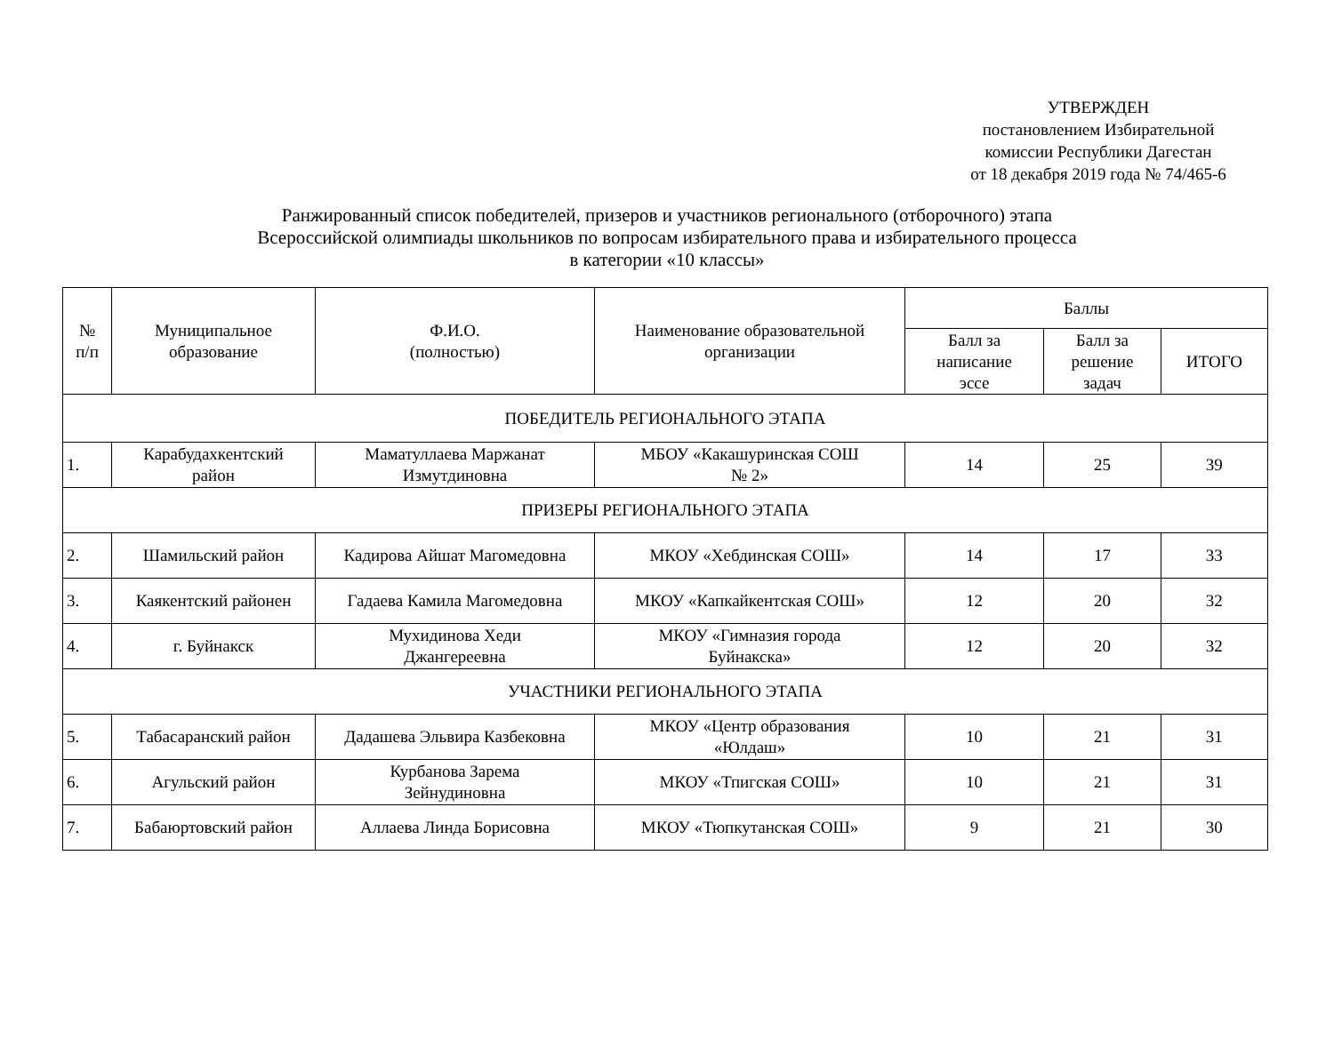УТВЕРЖДЕН
постановлением Избирательной
комиссии Республики Дагестан
от 18 декабря 2019 года № 74/465-6
Ранжированный список победителей, призеров и участников регионального (отборочного) этапа
Всероссийской олимпиады школьников по вопросам избирательного права и избирательного процесса
в категории «10 классы»
| № п/п | Муниципальное образование | Ф.И.О. (полностью) | Наименование образовательной организации | Баллы | | |
| --- | --- | --- | --- | --- | --- | --- |
| | | | | Балл за написание эссе | Балл за решение задач | ИТОГО |
| ПОБЕДИТЕЛЬ РЕГИОНАЛЬНОГО ЭТАПА | | | | | | |
| 1. | Карабудахкентский район | Маматуллаева Маржанат Измутдиновна | МБОУ «Какашуринская СОШ № 2» | 14 | 25 | 39 |
| ПРИЗЕРЫ РЕГИОНАЛЬНОГО ЭТАПА | | | | | | |
| 2. | Шамильский район | Кадирова Айшат Магомедовна | МКОУ «Хебдинская СОШ» | 14 | 17 | 33 |
| 3. | Каякентский районен | Гадаева Камила Магомедовна | МКОУ «Капкайкентская СОШ» | 12 | 20 | 32 |
| 4. | г. Буйнакск | Мухидинова Хеди Джангереевна | МКОУ «Гимназия города Буйнакска» | 12 | 20 | 32 |
| УЧАСТНИКИ РЕГИОНАЛЬНОГО ЭТАПА | | | | | | |
| 5. | Табасаранский район | Дадашева Эльвира Казбековна | МКОУ «Центр образования «Юлдаш» | 10 | 21 | 31 |
| 6. | Агульский район | Курбанова Зарема Зейнудиновна | МКОУ «Тпигская СОШ» | 10 | 21 | 31 |
| 7. | Бабаюртовский район | Аллаева Линда Борисовна | МКОУ «Тюпкутанская СОШ» | 9 | 21 | 30 |